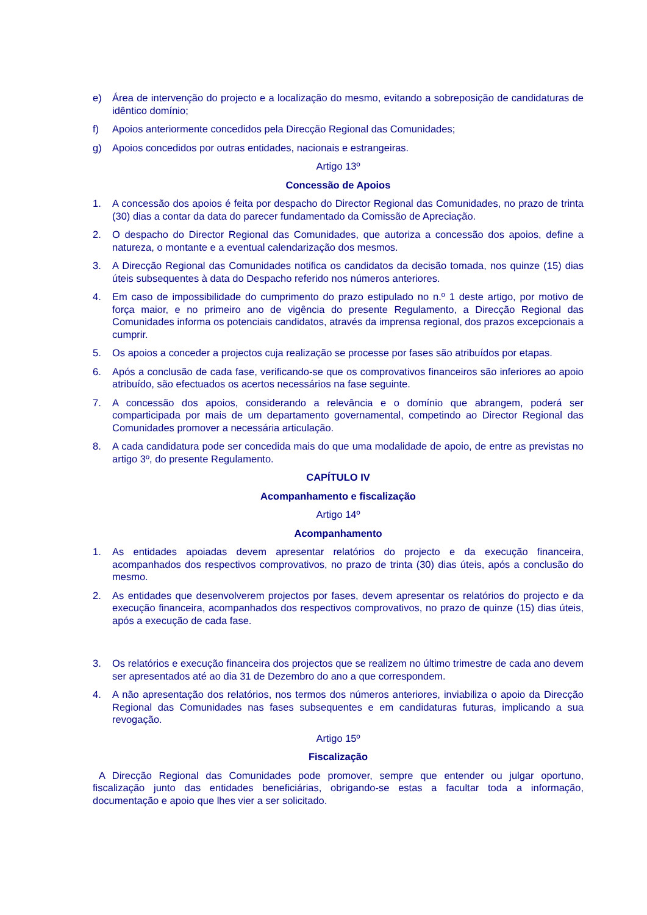e) Área de intervenção do projecto e a localização do mesmo, evitando a sobreposição de candidaturas de idêntico domínio;
f) Apoios anteriormente concedidos pela Direcção Regional das Comunidades;
g) Apoios concedidos por outras entidades, nacionais e estrangeiras.
Artigo 13º
Concessão de Apoios
1. A concessão dos apoios é feita por despacho do Director Regional das Comunidades, no prazo de trinta (30) dias a contar da data do parecer fundamentado da Comissão de Apreciação.
2. O despacho do Director Regional das Comunidades, que autoriza a concessão dos apoios, define a natureza, o montante e a eventual calendarização dos mesmos.
3. A Direcção Regional das Comunidades notifica os candidatos da decisão tomada, nos quinze (15) dias úteis subsequentes à data do Despacho referido nos números anteriores.
4. Em caso de impossibilidade do cumprimento do prazo estipulado no n.º 1 deste artigo, por motivo de força maior, e no primeiro ano de vigência do presente Regulamento, a Direcção Regional das Comunidades informa os potenciais candidatos, através da imprensa regional, dos prazos excepcionais a cumprir.
5. Os apoios a conceder a projectos cuja realização se processe por fases são atribuídos por etapas.
6. Após a conclusão de cada fase, verificando-se que os comprovativos financeiros são inferiores ao apoio atribuído, são efectuados os acertos necessários na fase seguinte.
7. A concessão dos apoios, considerando a relevância e o domínio que abrangem, poderá ser comparticipada por mais de um departamento governamental, competindo ao Director Regional das Comunidades promover a necessária articulação.
8. A cada candidatura pode ser concedida mais do que uma modalidade de apoio, de entre as previstas no artigo 3º, do presente Regulamento.
CAPÍTULO IV
Acompanhamento e fiscalização
Artigo 14º
Acompanhamento
1. As entidades apoiadas devem apresentar relatórios do projecto e da execução financeira, acompanhados dos respectivos comprovativos, no prazo de trinta (30) dias úteis, após a conclusão do mesmo.
2. As entidades que desenvolverem projectos por fases, devem apresentar os relatórios do projecto e da execução financeira, acompanhados dos respectivos comprovativos, no prazo de quinze (15) dias úteis, após a execução de cada fase.
3. Os relatórios e execução financeira dos projectos que se realizem no último trimestre de cada ano devem ser apresentados até ao dia 31 de Dezembro do ano a que correspondem.
4. A não apresentação dos relatórios, nos termos dos números anteriores, inviabiliza o apoio da Direcção Regional das Comunidades nas fases subsequentes e em candidaturas futuras, implicando a sua revogação.
Artigo 15º
Fiscalização
A Direcção Regional das Comunidades pode promover, sempre que entender ou julgar oportuno, fiscalização junto das entidades beneficiárias, obrigando-se estas a facultar toda a informação, documentação e apoio que lhes vier a ser solicitado.